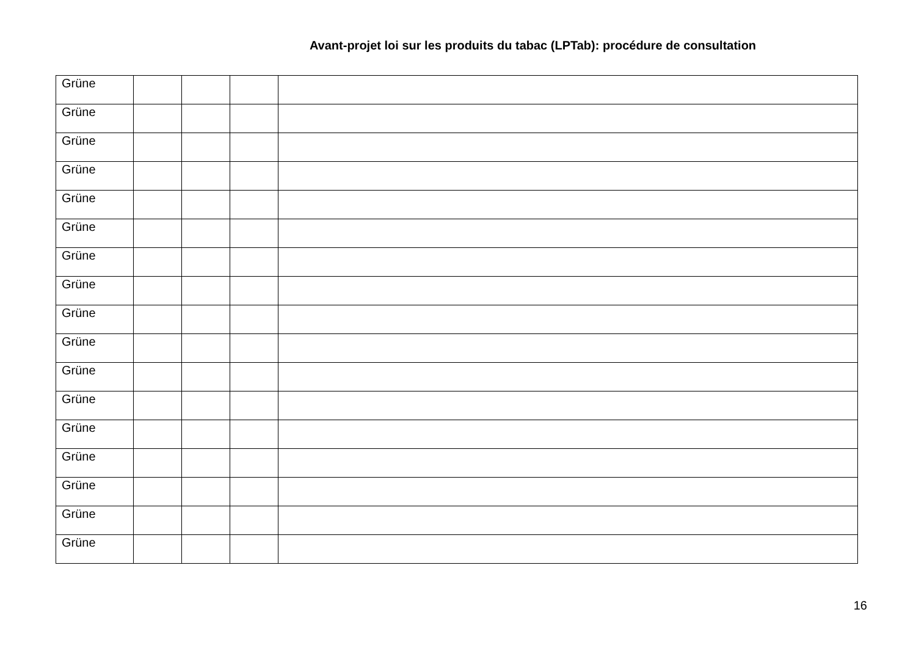Avant-projet loi sur les produits du tabac (LPTab): procédure de consultation
| Grüne | | | | |
| Grüne | | | | |
| Grüne | | | | |
| Grüne | | | | |
| Grüne | | | | |
| Grüne | | | | |
| Grüne | | | | |
| Grüne | | | | |
| Grüne | | | | |
| Grüne | | | | |
| Grüne | | | | |
| Grüne | | | | |
| Grüne | | | | |
| Grüne | | | | |
| Grüne | | | | |
| Grüne | | | | |
| Grüne | | | | |
16